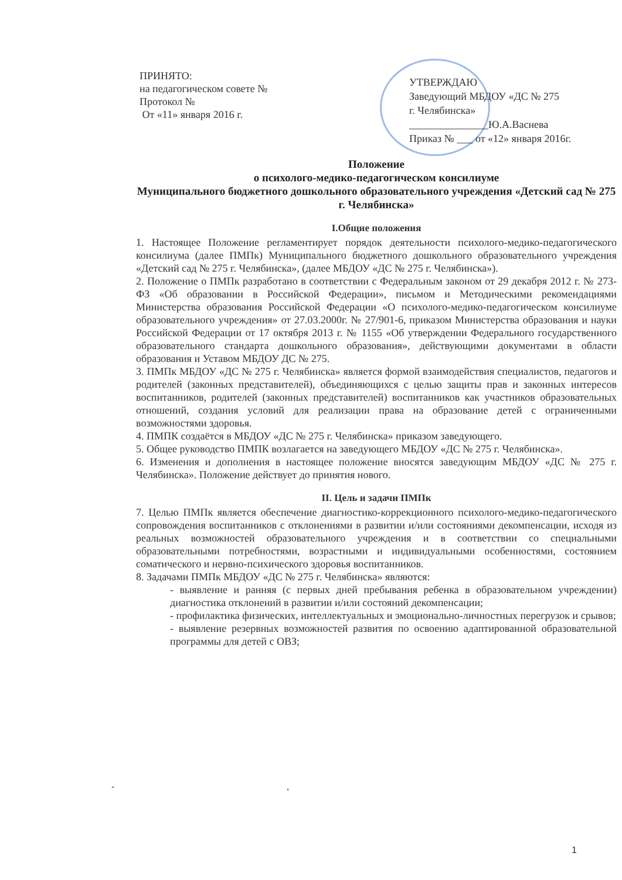ПРИНЯТО:
на педагогическом совете №
Протокол №
От «11» января 2016 г.
УТВЕРЖДАЮ
Заведующий МБДОУ «ДС № 275
г. Челябинска»
_______________Ю.А.Васнева
Приказ № ___ от «12» января 2016г.
Положение
о психолого-медико-педагогическом консилиуме
Муниципального бюджетного дошкольного образовательного учреждения «Детский сад № 275 г. Челябинска»
I.Общие положения
1. Настоящее Положение регламентирует порядок деятельности психолого-медико-педагогического консилиума (далее ПМПк) Муниципального бюджетного дошкольного образовательного учреждения «Детский сад № 275 г. Челябинска», (далее МБДОУ «ДС № 275 г. Челябинска»).
2. Положение о ПМПк разработано в соответствии с Федеральным законом от 29 декабря 2012 г. № 273-ФЗ «Об образовании в Российской Федерации», письмом и Методическими рекомендациями Министерства образования Российской Федерации «О психолого-медико-педагогическом консилиуме образовательного учреждения» от 27.03.2000г. № 27/901-6, приказом Министерства образования и науки Российской Федерации от 17 октября 2013 г. № 1155 «Об утверждении Федерального государственного образовательного стандарта дошкольного образования», действующими документами в области образования и Уставом МБДОУ ДС № 275.
3. ПМПк МБДОУ «ДС № 275 г. Челябинска» является формой взаимодействия специалистов, педагогов и родителей (законных представителей), объединяющихся с целью защиты прав и законных интересов воспитанников, родителей (законных представителей) воспитанников как участников образовательных отношений, создания условий для реализации права на образование детей с ограниченными возможностями здоровья.
4. ПМПК создаётся в МБДОУ «ДС № 275 г. Челябинска» приказом заведующего.
5. Общее руководство ПМПК возлагается на заведующего МБДОУ «ДС № 275 г. Челябинска».
6. Изменения и дополнения в настоящее положение вносятся заведующим МБДОУ «ДС № 275 г. Челябинска». Положение действует до принятия нового.
II. Цель и задачи ПМПк
7. Целью ПМПк является обеспечение диагностико-коррекционного психолого-медико-педагогического сопровождения воспитанников с отклонениями в развитии и/или состояниями декомпенсации, исходя из реальных возможностей образовательного учреждения и в соответствии со специальными образовательными потребностями, возрастными и индивидуальными особенностями, состоянием соматического и нервно-психического здоровья воспитанников.
8. Задачами ПМПк МБДОУ «ДС № 275 г. Челябинска» являются:
- выявление и ранняя (с первых дней пребывания ребенка в образовательном учреждении) диагностика отклонений в развитии и/или состояний декомпенсации;
- профилактика физических, интеллектуальных и эмоционально-личностных перегрузок и срывов;
- выявление резервных возможностей развития по освоению адаптированной образовательной программы для детей с ОВЗ;
- ,
1